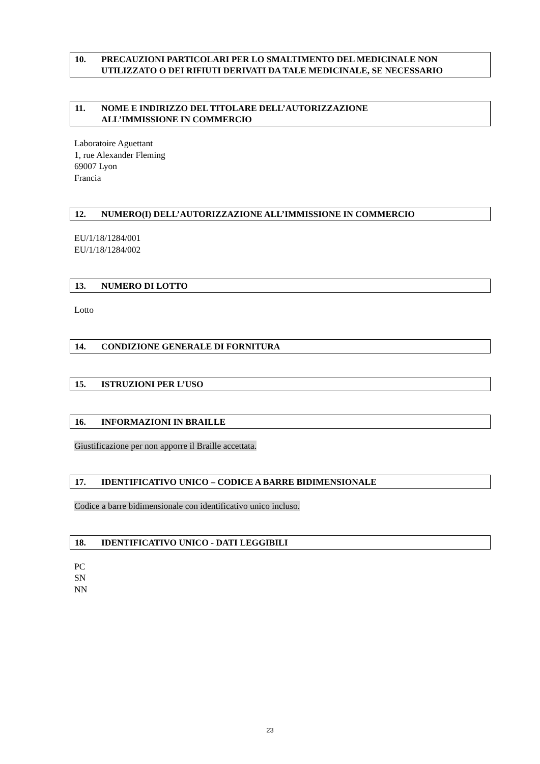10. PRECAUZIONI PARTICOLARI PER LO SMALTIMENTO DEL MEDICINALE NON UTILIZZATO O DEI RIFIUTI DERIVATI DA TALE MEDICINALE, SE NECESSARIO
11. NOME E INDIRIZZO DEL TITOLARE DELL’AUTORIZZAZIONE
ALL’IMMISSIONE IN COMMERCIO
Laboratoire Aguettant
1, rue Alexander Fleming
69007 Lyon
Francia
12. NUMERO(I) DELL’AUTORIZZAZIONE ALL’IMMISSIONE IN COMMERCIO
EU/1/18/1284/001
EU/1/18/1284/002
13. NUMERO DI LOTTO
Lotto
14. CONDIZIONE GENERALE DI FORNITURA
15. ISTRUZIONI PER L’USO
16. INFORMAZIONI IN BRAILLE
Giustificazione per non apporre il Braille accettata.
17. IDENTIFICATIVO UNICO – CODICE A BARRE BIDIMENSIONALE
Codice a barre bidimensionale con identificativo unico incluso.
18. IDENTIFICATIVO UNICO - DATI LEGGIBILI
PC
SN
NN
23